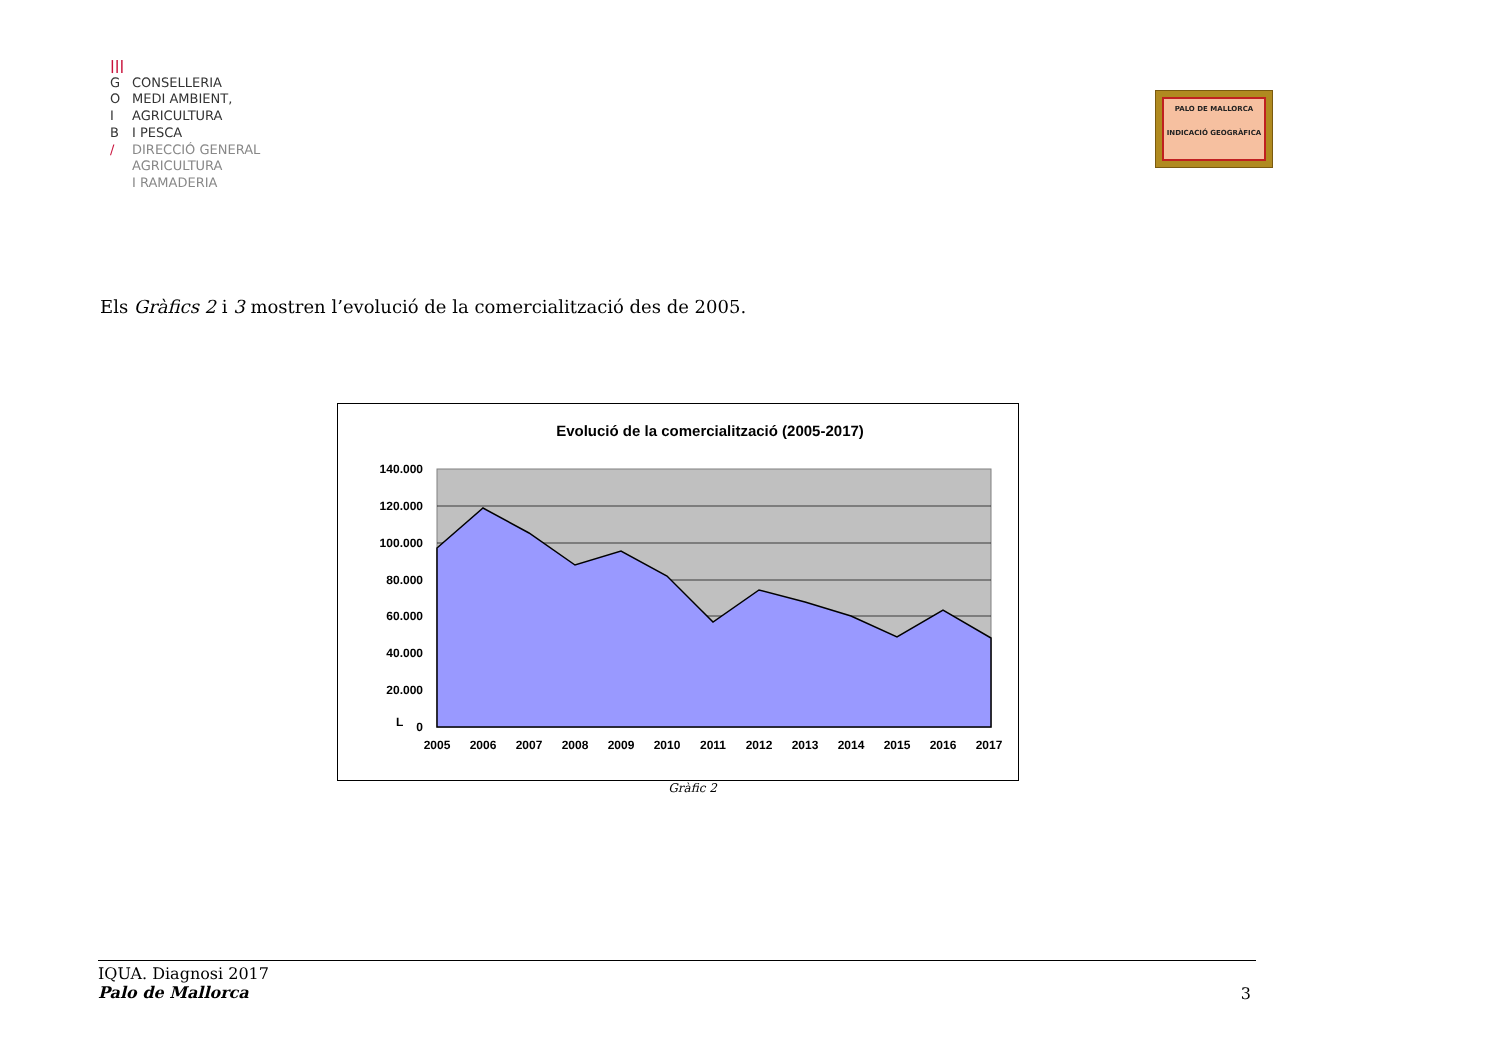|||
G CONSELLERIA
O MEDI AMBIENT,
I AGRICULTURA
B I PESCA
/ DIRECCIÓ GENERAL
AGRICULTURA
I RAMADERIA
PALO DE MALLORCA
INDICACIÓ GEOGRÀFICA
Els Gràfics 2 i 3 mostren l’evolució de la comercialització des de 2005.
Evolució de la comercialització (2005-2017)
140.000
120.000
100.000
80.000
60.000
40.000
20.000
0
L
2005
2006
2007
2008
2009
2010
2011
2012
2013
2014
2015
2016
2017
Gràfic 2
IQUA. Diagnosi 2017
Palo de Mallorca
3